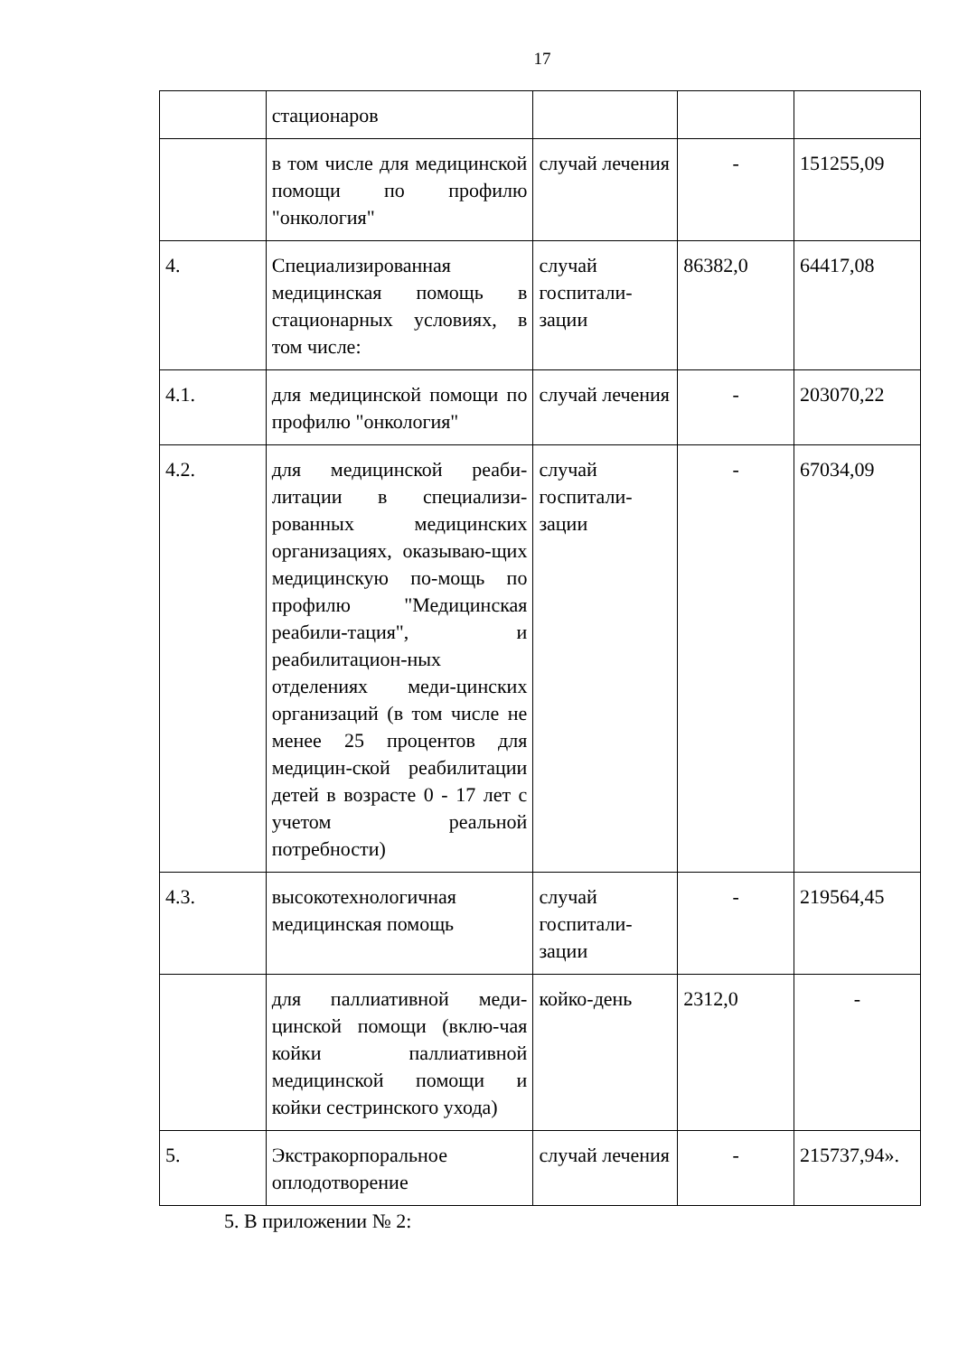17
| | стационаров | | | |
| | в том числе для медицинской помощи по профилю "онкология" | случай лечения | - | 151255,09 |
| 4. | Специализированная медицинская помощь в стационарных условиях, в том числе: | случай госпитали-зации | 86382,0 | 64417,08 |
| 4.1. | для медицинской помощи по профилю "онкология" | случай лечения | - | 203070,22 |
| 4.2. | для медицинской реаби-литации в специализи-рованных медицинских организациях, оказываю-щих медицинскую по-мощь по профилю "Медицинская реабили-тация", и реабилитацион-ных отделениях меди-цинских организаций (в том числе не менее 25 процентов для медицин-ской реабилитации детей в возрасте 0 - 17 лет с учетом реальной потребности) | случай госпитали-зации | - | 67034,09 |
| 4.3. | высокотехнологичная медицинская помощь | случай госпитали-зации | - | 219564,45 |
| | для паллиативной меди-цинской помощи (вклю-чая койки паллиативной медицинской помощи и койки сестринского ухода) | койко-день | 2312,0 | - |
| 5. | Экстракорпоральное оплодотворение | случай лечения | - | 215737,94». |
5. В приложении № 2: